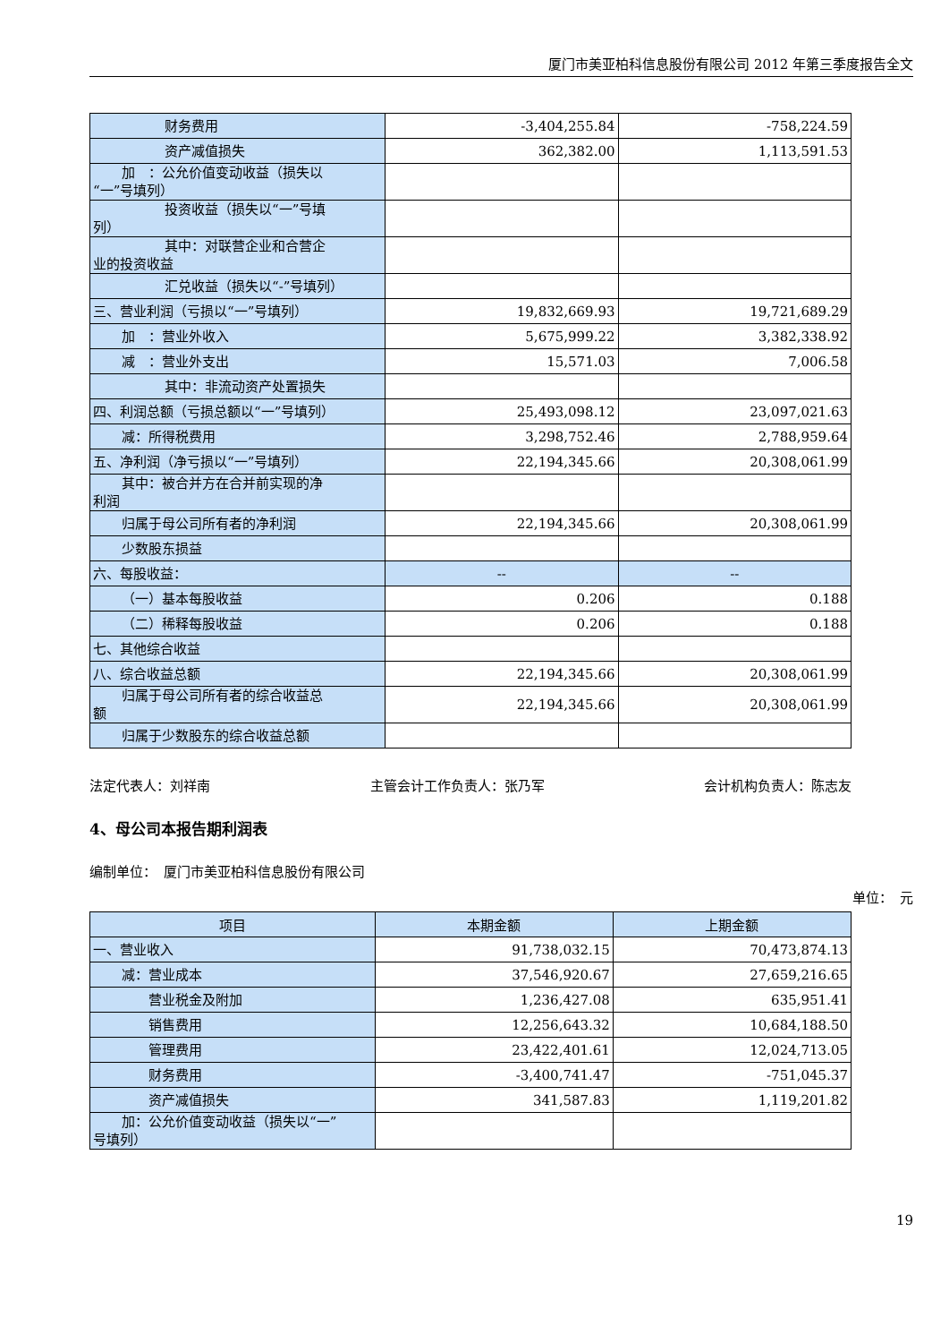厦门市美亚柏科信息股份有限公司 2012 年第三季度报告全文
| 财务费用 | -3,404,255.84 | -758,224.59 |
| 资产减值损失 | 362,382.00 | 1,113,591.53 |
| 加 ：公允价值变动收益（损失以 “一”号填列） | | |
| 投资收益（损失以“一”号填 列） | | |
| 其中：对联营企业和合营企 业的投资收益 | | |
| 汇兑收益（损失以“-”号填列） | | |
| 三、营业利润（亏损以“一”号填列） | 19,832,669.93 | 19,721,689.29 |
| 加 ：营业外收入 | 5,675,999.22 | 3,382,338.92 |
| 减 ：营业外支出 | 15,571.03 | 7,006.58 |
| 其中：非流动资产处置损失 | | |
| 四、利润总额（亏损总额以“一”号填列） | 25,493,098.12 | 23,097,021.63 |
| 减：所得税费用 | 3,298,752.46 | 2,788,959.64 |
| 五、净利润（净亏损以“一”号填列） | 22,194,345.66 | 20,308,061.99 |
| 其中：被合并方在合并前实现的净 利润 | | |
| 归属于母公司所有者的净利润 | 22,194,345.66 | 20,308,061.99 |
| 少数股东损益 | | |
| 六、每股收益： | -- | -- |
| （一）基本每股收益 | 0.206 | 0.188 |
| （二）稀释每股收益 | 0.206 | 0.188 |
| 七、其他综合收益 | | |
| 八、综合收益总额 | 22,194,345.66 | 20,308,061.99 |
| 归属于母公司所有者的综合收益总 额 | 22,194,345.66 | 20,308,061.99 |
| 归属于少数股东的综合收益总额 | | |
法定代表人：刘祥南 主管会计工作负责人：张乃军 会计机构负责人：陈志友
4、母公司本报告期利润表
编制单位：　厦门市美亚柏科信息股份有限公司
单位：　元
| 项目 | 本期金额 | 上期金额 |
| --- | --- | --- |
| 一、营业收入 | 91,738,032.15 | 70,473,874.13 |
| 减：营业成本 | 37,546,920.67 | 27,659,216.65 |
| 营业税金及附加 | 1,236,427.08 | 635,951.41 |
| 销售费用 | 12,256,643.32 | 10,684,188.50 |
| 管理费用 | 23,422,401.61 | 12,024,713.05 |
| 财务费用 | -3,400,741.47 | -751,045.37 |
| 资产减值损失 | 341,587.83 | 1,119,201.82 |
| 加：公允价值变动收益（损失以“一” 号填列） | | |
19